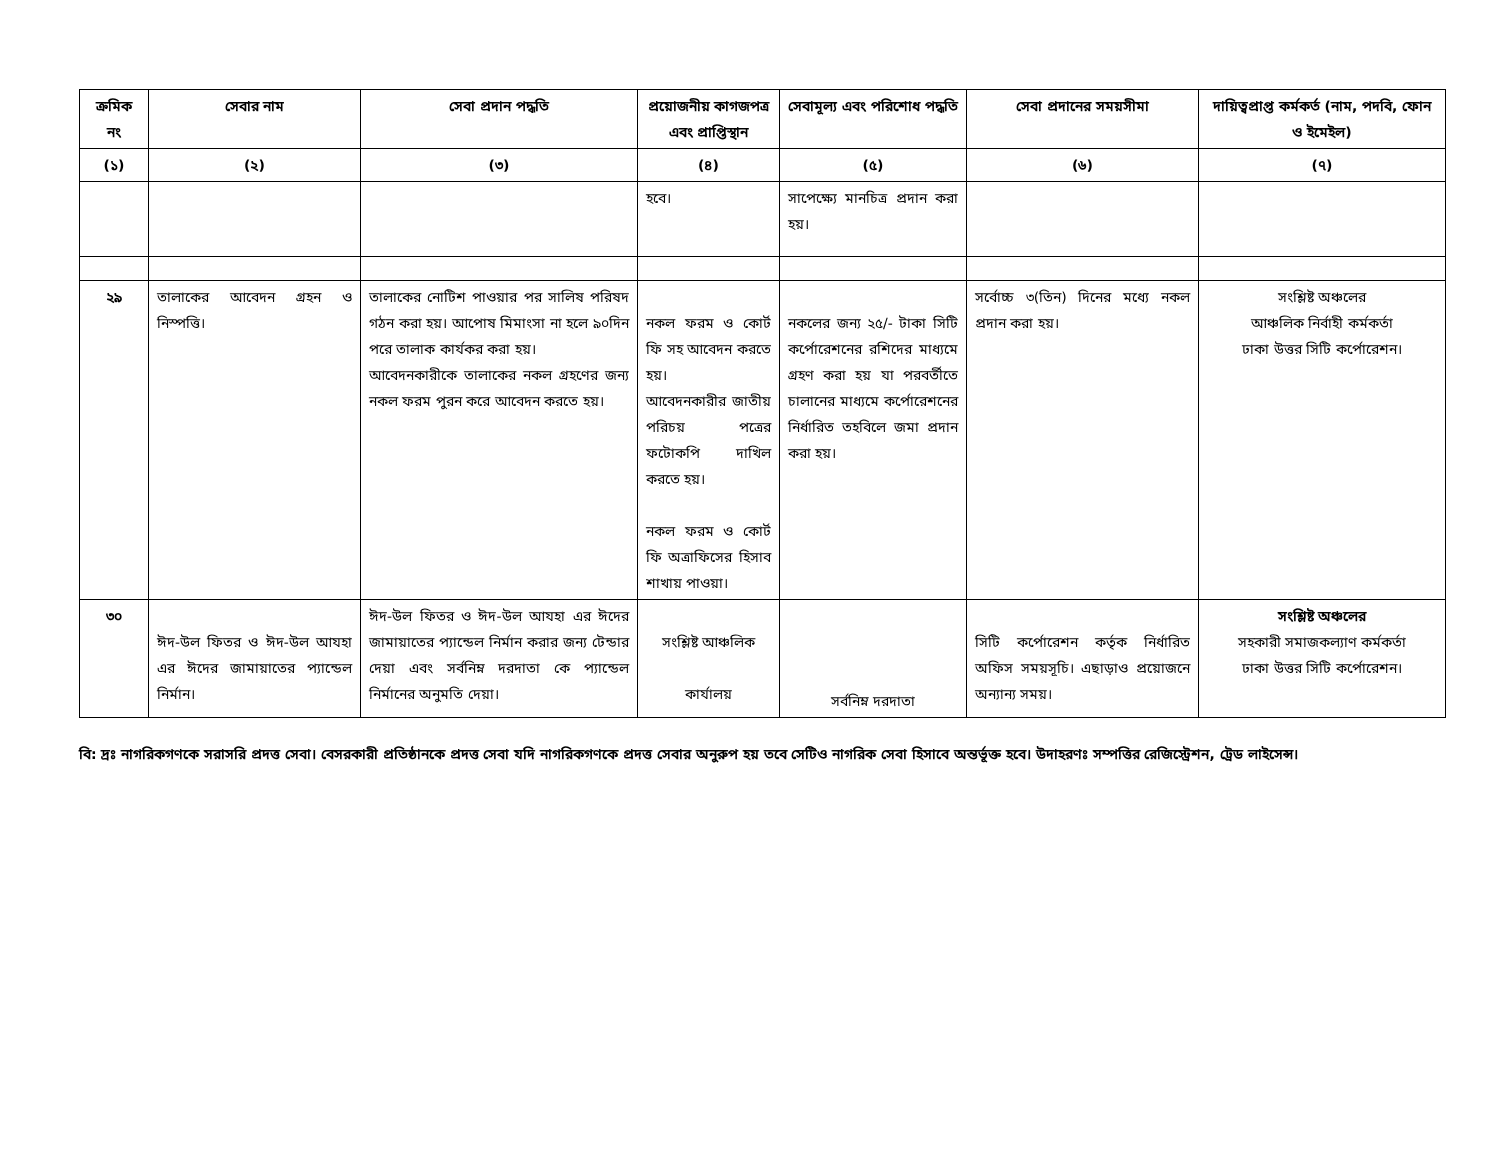| ক্রমিক নং | সেবার নাম | সেবা প্রদান পদ্ধতি | প্রয়োজনীয় কাগজপত্র এবং প্রাপ্তিস্থান | সেবামূল্য এবং পরিশোধ পদ্ধতি | সেবা প্রদানের সময়সীমা | দায়িত্বপ্রাপ্ত কর্মকর্ত (নাম, পদবি, ফোন ও ইমেইল) |
| --- | --- | --- | --- | --- | --- | --- |
| (১) | (২) | (৩) | (৪) | (৫) | (৬) | (৭) |
| | | | হবে। | সাপেক্ষ্যে মানচিত্র প্রদান করা হয়। | | |
| ২৯ | তালাকের আবেদন গ্রহন ও নিস্পত্তি। | তালাকের নোটিশ পাওয়ার পর সালিষ পরিষদ গঠন করা হয়। আপোষ মিমাংসা না হলে ৯০দিন পরে তালাক কার্যকর করা হয়। আবেদনকারীকে তালাকের নকল গ্রহণের জন্য নকল ফরম পুরন করে আবেদন করতে হয়। | নকল ফরম ও কোর্ট ফি সহ আবেদন করতে হয়। আবেদনকারীর জাতীয় পরিচয় পত্রের ফটোকপি দাখিল করতে হয়। নকল ফরম ও কোর্ট ফি অত্রাফিসের হিসাব শাখায় পাওয়া। | নকলের জন্য ২৫/- টাকা সিটি কর্পোরেশনের রশিদের মাধ্যমে গ্রহণ করা হয় যা পরবর্তীতে চালানের মাধ্যমে কর্পোরেশনের নির্ধারিত তহবিলে জমা প্রদান করা হয়। | সর্বোচ্চ ৩(তিন) দিনের মধ্যে নকল প্রদান করা হয়। | সংশ্লিষ্ট অঞ্চলের আঞ্চলিক নির্বাহী কর্মকর্তা ঢাকা উত্তর সিটি কর্পোরেশন। |
| ৩০ | ঈদ-উল ফিতর ও ঈদ-উল আযহা এর ঈদের জামায়াতের প্যান্ডেল নির্মান। | ঈদ-উল ফিতর ও ঈদ-উল আযহা এর ঈদের জামায়াতের প্যান্ডেল নির্মান করার জন্য টেন্ডার দেয়া এবং সর্বনিম্ন দরদাতা কে প্যান্ডেল নির্মানের অনুমতি দেয়া। | সংশ্লিষ্ট আঞ্চলিক কার্যালয় | সর্বনিম্ন দরদাতা | সিটি কর্পোরেশন কর্তৃক নির্ধারিত অফিস সময়সূচি। এছাড়াও প্রয়োজনে অন্যান্য সময়। | সংশ্লিষ্ট অঞ্চলের সহকারী সমাজকল্যাণ কর্মকর্তা ঢাকা উত্তর সিটি কর্পোরেশন। |
বি: দ্রঃ নাগরিকগণকে সরাসরি প্রদত্ত সেবা। বেসরকারী প্রতিষ্ঠানকে প্রদত্ত সেবা যদি নাগরিকগণকে প্রদত্ত সেবার অনুরুপ হয় তবে সেটিও নাগরিক সেবা হিসাবে অন্তর্ভূক্ত হবে। উদাহরণঃ সম্পত্তির রেজিস্ট্রেশন, ট্রেড লাইসেন্স।